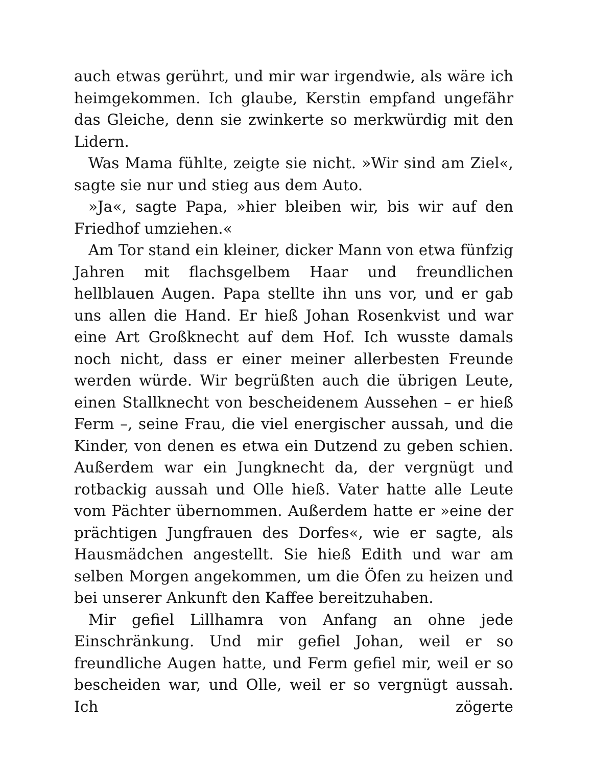auch etwas gerührt, und mir war irgendwie, als wäre ich heimgekommen. Ich glaube, Kerstin empfand ungefähr das Gleiche, denn sie zwinkerte so merkwürdig mit den Lidern.
Was Mama fühlte, zeigte sie nicht. »Wir sind am Ziel«, sagte sie nur und stieg aus dem Auto.
»Ja«, sagte Papa, »hier bleiben wir, bis wir auf den Friedhof umziehen.«
Am Tor stand ein kleiner, dicker Mann von etwa fünfzig Jahren mit flachsgelbem Haar und freundlichen hellblauen Augen. Papa stellte ihn uns vor, und er gab uns allen die Hand. Er hieß Johan Rosenkvist und war eine Art Großknecht auf dem Hof. Ich wusste damals noch nicht, dass er einer meiner allerbesten Freunde werden würde. Wir begrüßten auch die übrigen Leute, einen Stallknecht von bescheidenem Aussehen – er hieß Ferm –, seine Frau, die viel energischer aussah, und die Kinder, von denen es etwa ein Dutzend zu geben schien. Außerdem war ein Jungknecht da, der vergnügt und rotbackig aussah und Olle hieß. Vater hatte alle Leute vom Pächter übernommen. Außerdem hatte er »eine der prächtigen Jungfrauen des Dorfes«, wie er sagte, als Hausmädchen angestellt. Sie hieß Edith und war am selben Morgen angekommen, um die Öfen zu heizen und bei unserer Ankunft den Kaffee bereitzuhaben.
Mir gefiel Lillhamra von Anfang an ohne jede Einschränkung. Und mir gefiel Johan, weil er so freundliche Augen hatte, und Ferm gefiel mir, weil er so bescheiden war, und Olle, weil er so vergnügt aussah. Ich zögerte